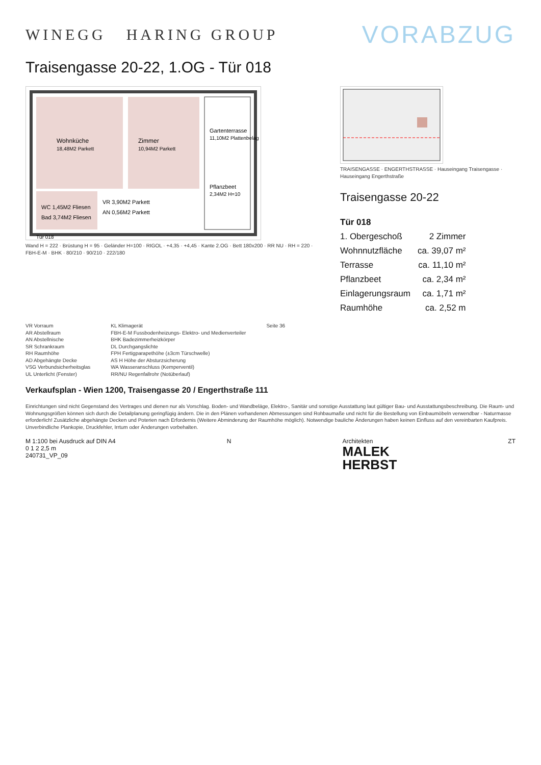WINEGG HARING GROUP
VORABZUG
Traisengasse 20-22, 1.OG - Tür 018
Wohnküche
18,48M2 Parkett
Zimmer
10,94M2 Parkett
WC 1,45M2 Fliesen
Bad 3,74M2 Fliesen
VR 3,90M2 Parkett
AN 0,56M2 Parkett
Gartenterrasse
11,10M2 Plattenbelag
Pflanzbeet
2,34M2 H=10
Tür 018
Wand H = 222 · Brüstung H = 95 · Geländer H=100 · RIGOL · +4,35 · +4,45 · Kante 2.OG · Bett 180x200 · RR NU · RH = 220 · FBH-E-M · BHK · 80/210 · 90/210 · 222/180
TRAISENGASSE · ENGERTHSTRASSE · Hauseingang Traisengasse · Hauseingang Engerthstraße
Traisengasse 20-22
| Tür 018 | |
| 1. Obergeschoß | 2 Zimmer |
| Wohnnutzfläche | ca. 39,07 m² |
| Terrasse | ca. 11,10 m² |
| Pflanzbeet | ca. 2,34 m² |
| Einlagerungsraum | ca. 1,71 m² |
| Raumhöhe | ca. 2,52 m |
VR Vorraum
AR Abstellraum
AN Abstellnische
SR Schrankraum
RH Raumhöhe
AD Abgehängte Decke
VSG Verbundsicherheitsglas
UL Unterlicht (Fenster)
KL Klimagerät
FBH-E-M Fussbodenheizungs- Elektro- und Medienverteiler
BHK Badezimmerheizkörper
DL Durchgangslichte
FPH Fertigparapethöhe (±3cm Türschwelle)
AS H Höhe der Absturzsicherung
WA Wasseranschluss (Kemperventil)
RR/NU Regenfallrohr (Notüberlauf)
Seite 36
Verkaufsplan - Wien 1200, Traisengasse 20 / Engerthstraße 111
Einrichtungen sind nicht Gegenstand des Vertrages und dienen nur als Vorschlag. Boden- und Wandbeläge, Elektro-, Sanitär und sonstige Ausstattung laut gültiger Bau- und Ausstattungsbeschreibung. Die Raum- und Wohnungsgrößen können sich durch die Detailplanung geringfügig ändern. Die in den Plänen vorhandenen Abmessungen sind Rohbaumaße und nicht für die Bestellung von Einbaumöbeln verwendbar - Naturmasse erforderlich! Zusätzliche abgehängte Decken und Poterien nach Erfordernis (Weitere Abminderung der Raumhöhe möglich). Notwendige bauliche Änderungen haben keinen Einfluss auf den vereinbarten Kaufpreis. Unverbindliche Plankopie, Druckfehler, Irrtum oder Änderungen vorbehalten.
M 1:100 bei Ausdruck auf DIN A4
0 1 2 2,5 m
240731_VP_09
N Architekten
MALEK
HERBST
ZT